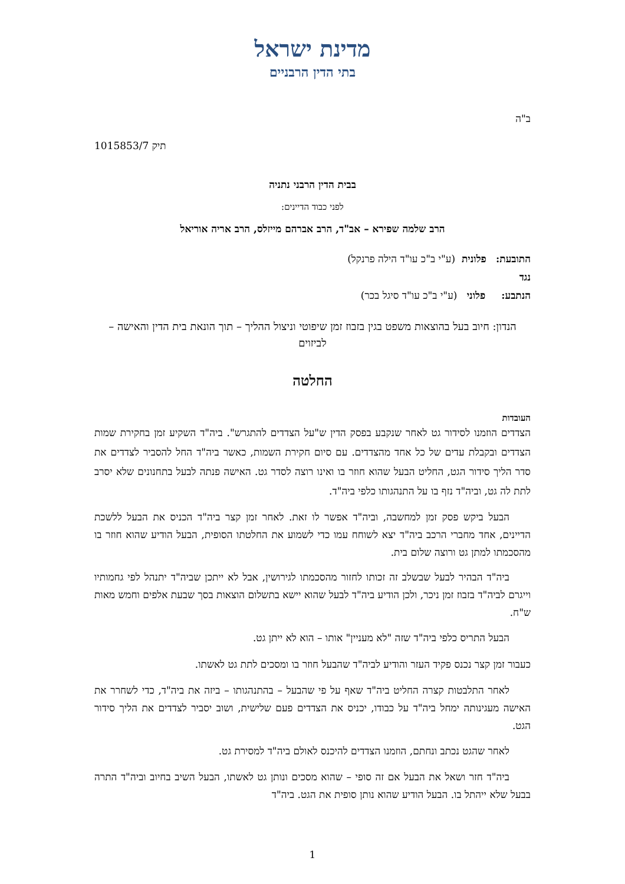מדינת ישראל
בתי הדין הרבניים
ב"ה
תיק 1015853/7
בבית הדין הרבני נתניה
לפני כבוד הדיינים:
הרב שלמה שפירא – אב"ד, הרב אברהם מייזלס, הרב אריה אוריאל
התובעת: פלונית (ע"י ב"כ עו"ד הילה פרנקל)
נגד
הנתבע: פלוני (ע"י ב"כ עו"ד סיגל בכר)
הנדון: חיוב בעל בהוצאות משפט בגין בזבוז זמן שיפוטי וניצול ההליך – תוך הונאת בית הדין והאישה – לביזוים
החלטה
העובדות
הצדדים הוזמנו לסידור גט לאחר שנקבע בפסק הדין ש"על הצדדים להתגרש". ביה"ד השקיע זמן בחקירת שמות הצדדים ובקבלת עדים של כל אחד מהצדדים. עם סיום חקירת השמות, כאשר ביה"ד החל להסביר לצדדים את סדר הליך סידור הגט, החליט הבעל שהוא חוזר בו ואינו רוצה לסדר גט. האישה פנתה לבעל בתחנונים שלא יסרב לתת לה גט, וביה"ד נזף בו על התנהגותו כלפי ביה"ד.
הבעל ביקש פסק זמן למחשבה, וביה"ד אפשר לו זאת. לאחר זמן קצר ביה"ד הכניס את הבעל ללשכת הדיינים, אחד מחברי הרכב ביה"ד יצא לשוחח עמו כדי לשמוע את החלטתו הסופית, הבעל הודיע שהוא חוזר בו מהסכמתו למתן גט ורוצה שלום בית.
ביה"ד הבהיר לבעל שבשלב זה זכותו לחזור מהסכמתו לגירושין, אבל לא ייתכן שביה"ד יתנהל לפי גחמותיו וייגרם לביה"ד בזבוז זמן ניכר, ולכן הודיע ביה"ד לבעל שהוא יישא בתשלום הוצאות בסך שבעת אלפים וחמש מאות ש"ח.
הבעל התריס כלפי ביה"ד שזה "לא מעניין" אותו – הוא לא ייתן גט.
כעבור זמן קצר נכנס פקיד העזר והודיע לביה"ד שהבעל חוזר בו ומסכים לתת גט לאשתו.
לאחר התלבטות קצרה החליט ביה"ד שאף על פי שהבעל – בהתנהגותו – ביזה את ביה"ד, כדי לשחרר את האישה מעגינותה ימחל ביה"ד על כבודו, יכניס את הצדדים פעם שלישית, ושוב יסביר לצדדים את הליך סידור הגט.
לאחר שהגט נכתב ונחתם, הוזמנו הצדדים להיכנס לאולם ביה"ד למסירת גט.
ביה"ד חזר ושאל את הבעל אם זה סופי – שהוא מסכים ונותן גט לאשתו, הבעל השיב בחיוב וביה"ד התרה בבעל שלא ייהתל בו. הבעל הודיע שהוא נותן סופית את הגט. ביה"ד
1